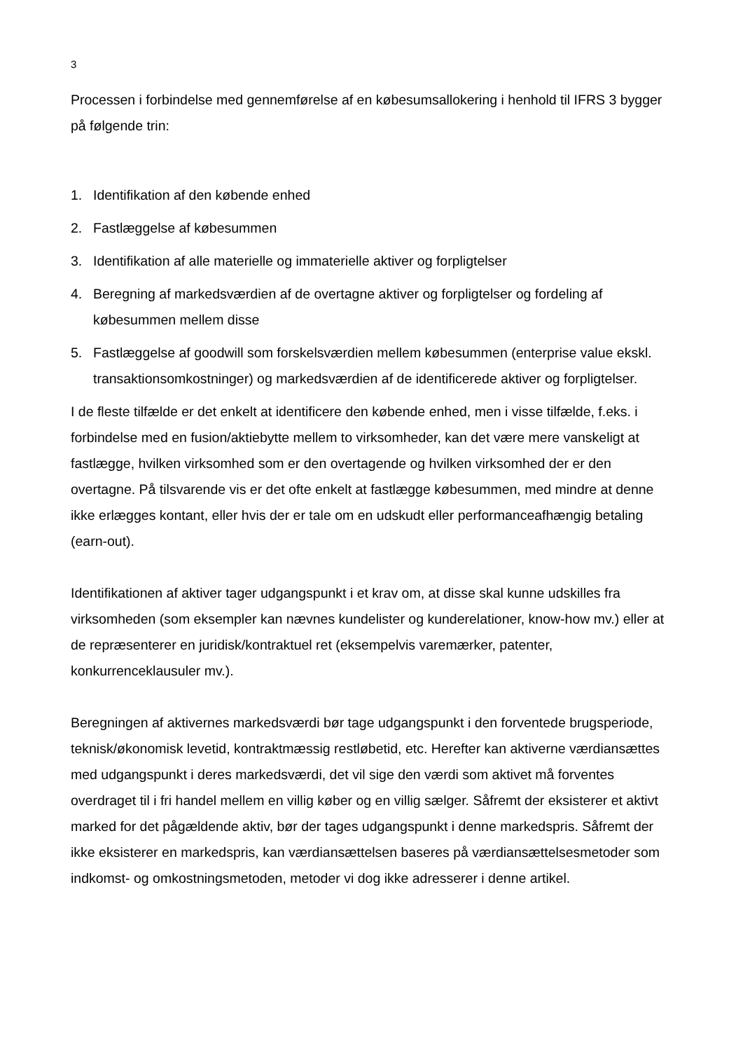3
Processen i forbindelse med gennemførelse af en købesumsallokering i henhold til IFRS 3 bygger på følgende trin:
1. Identifikation af den købende enhed
2. Fastlæggelse af købesummen
3. Identifikation af alle materielle og immaterielle aktiver og forpligtelser
4. Beregning af markedsværdien af de overtagne aktiver og forpligtelser og fordeling af købesummen mellem disse
5. Fastlæggelse af goodwill som forskelsværdien mellem købesummen (enterprise value ekskl. transaktionsomkostninger) og markedsværdien af de identificerede aktiver og forpligtelser.
I de fleste tilfælde er det enkelt at identificere den købende enhed, men i visse tilfælde, f.eks. i forbindelse med en fusion/aktiebytte mellem to virksomheder, kan det være mere vanskeligt at fastlægge, hvilken virksomhed som er den overtagende og hvilken virksomhed der er den overtagne. På tilsvarende vis er det ofte enkelt at fastlægge købesummen, med mindre at denne ikke erlægges kontant, eller hvis der er tale om en udskudt eller performanceafhængig betaling (earn-out).
Identifikationen af aktiver tager udgangspunkt i et krav om, at disse skal kunne udskilles fra virksomheden (som eksempler kan nævnes kundelister og kunderelationer, know-how mv.) eller at de repræsenterer en juridisk/kontraktuel ret (eksempelvis varemærker, patenter, konkurrenceklausuler mv.).
Beregningen af aktivernes markedsværdi bør tage udgangspunkt i den forventede brugsperiode, teknisk/økonomisk levetid, kontraktmæssig restløbetid, etc. Herefter kan aktiverne værdiansættes med udgangspunkt i deres markedsværdi, det vil sige den værdi som aktivet må forventes overdraget til i fri handel mellem en villig køber og en villig sælger. Såfremt der eksisterer et aktivt marked for det pågældende aktiv, bør der tages udgangspunkt i denne markedspris. Såfremt der ikke eksisterer en markedspris, kan værdiansættelsen baseres på værdiansættelsesmetoder som indkomst- og omkostningsmetoden, metoder vi dog ikke adresserer i denne artikel.